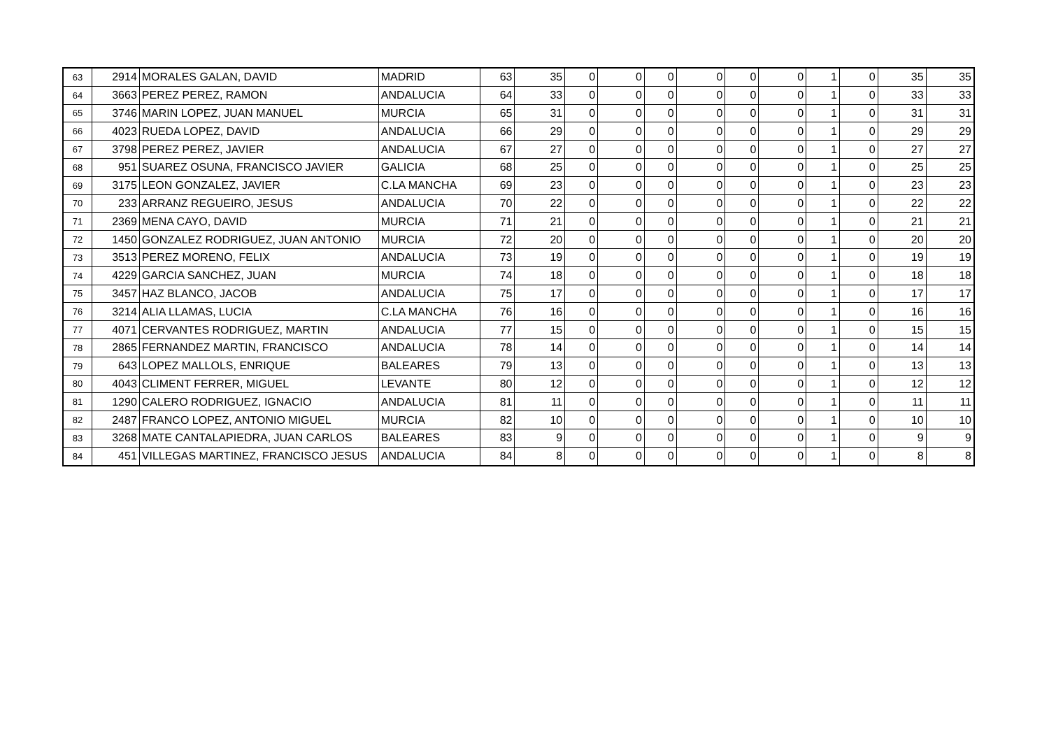| 63 | 2914 | MORALES GALAN, DAVID | MADRID | 63 | 35 | 0 | 0 | 0 | 0 | 0 | 0 | 1 | 0 | 35 | 35 |
| 64 | 3663 | PEREZ PEREZ, RAMON | ANDALUCIA | 64 | 33 | 0 | 0 | 0 | 0 | 0 | 0 | 1 | 0 | 33 | 33 |
| 65 | 3746 | MARIN LOPEZ, JUAN MANUEL | MURCIA | 65 | 31 | 0 | 0 | 0 | 0 | 0 | 0 | 1 | 0 | 31 | 31 |
| 66 | 4023 | RUEDA LOPEZ, DAVID | ANDALUCIA | 66 | 29 | 0 | 0 | 0 | 0 | 0 | 0 | 1 | 0 | 29 | 29 |
| 67 | 3798 | PEREZ PEREZ, JAVIER | ANDALUCIA | 67 | 27 | 0 | 0 | 0 | 0 | 0 | 0 | 1 | 0 | 27 | 27 |
| 68 | 951 | SUAREZ OSUNA, FRANCISCO JAVIER | GALICIA | 68 | 25 | 0 | 0 | 0 | 0 | 0 | 0 | 1 | 0 | 25 | 25 |
| 69 | 3175 | LEON GONZALEZ, JAVIER | C.LA MANCHA | 69 | 23 | 0 | 0 | 0 | 0 | 0 | 0 | 1 | 0 | 23 | 23 |
| 70 | 233 | ARRANZ REGUEIRO, JESUS | ANDALUCIA | 70 | 22 | 0 | 0 | 0 | 0 | 0 | 0 | 1 | 0 | 22 | 22 |
| 71 | 2369 | MENA CAYO, DAVID | MURCIA | 71 | 21 | 0 | 0 | 0 | 0 | 0 | 0 | 1 | 0 | 21 | 21 |
| 72 | 1450 | GONZALEZ RODRIGUEZ, JUAN ANTONIO | MURCIA | 72 | 20 | 0 | 0 | 0 | 0 | 0 | 0 | 1 | 0 | 20 | 20 |
| 73 | 3513 | PEREZ MORENO, FELIX | ANDALUCIA | 73 | 19 | 0 | 0 | 0 | 0 | 0 | 0 | 1 | 0 | 19 | 19 |
| 74 | 4229 | GARCIA SANCHEZ, JUAN | MURCIA | 74 | 18 | 0 | 0 | 0 | 0 | 0 | 0 | 1 | 0 | 18 | 18 |
| 75 | 3457 | HAZ BLANCO, JACOB | ANDALUCIA | 75 | 17 | 0 | 0 | 0 | 0 | 0 | 0 | 1 | 0 | 17 | 17 |
| 76 | 3214 | ALIA LLAMAS, LUCIA | C.LA MANCHA | 76 | 16 | 0 | 0 | 0 | 0 | 0 | 0 | 1 | 0 | 16 | 16 |
| 77 | 4071 | CERVANTES RODRIGUEZ, MARTIN | ANDALUCIA | 77 | 15 | 0 | 0 | 0 | 0 | 0 | 0 | 1 | 0 | 15 | 15 |
| 78 | 2865 | FERNANDEZ MARTIN, FRANCISCO | ANDALUCIA | 78 | 14 | 0 | 0 | 0 | 0 | 0 | 0 | 1 | 0 | 14 | 14 |
| 79 | 643 | LOPEZ MALLOLS, ENRIQUE | BALEARES | 79 | 13 | 0 | 0 | 0 | 0 | 0 | 0 | 1 | 0 | 13 | 13 |
| 80 | 4043 | CLIMENT FERRER, MIGUEL | LEVANTE | 80 | 12 | 0 | 0 | 0 | 0 | 0 | 0 | 1 | 0 | 12 | 12 |
| 81 | 1290 | CALERO RODRIGUEZ, IGNACIO | ANDALUCIA | 81 | 11 | 0 | 0 | 0 | 0 | 0 | 0 | 1 | 0 | 11 | 11 |
| 82 | 2487 | FRANCO LOPEZ, ANTONIO MIGUEL | MURCIA | 82 | 10 | 0 | 0 | 0 | 0 | 0 | 0 | 1 | 0 | 10 | 10 |
| 83 | 3268 | MATE CANTALAPIEDRA, JUAN CARLOS | BALEARES | 83 | 9 | 0 | 0 | 0 | 0 | 0 | 0 | 1 | 0 | 9 | 9 |
| 84 | 451 | VILLEGAS MARTINEZ, FRANCISCO JESUS | ANDALUCIA | 84 | 8 | 0 | 0 | 0 | 0 | 0 | 0 | 1 | 0 | 8 | 8 |